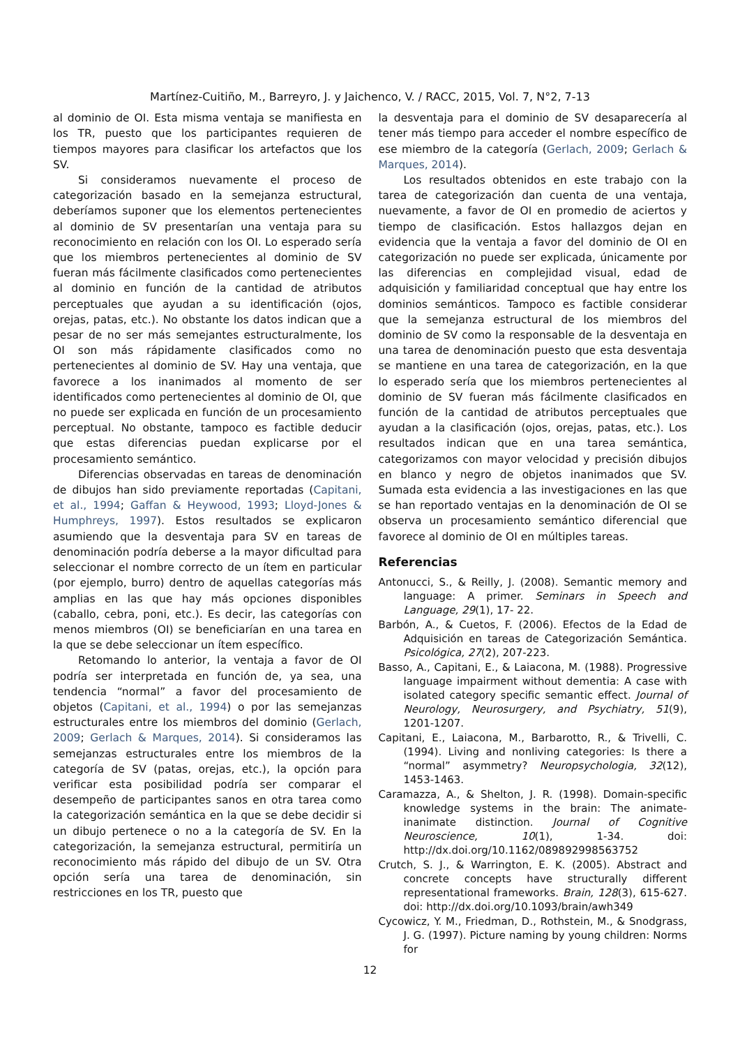Martínez-Cuitiño, M., Barreyro, J. y Jaichenco, V. / RACC, 2015, Vol. 7, N°2, 7-13
al dominio de OI. Esta misma ventaja se manifiesta en los TR, puesto que los participantes requieren de tiempos mayores para clasificar los artefactos que los SV.
Si consideramos nuevamente el proceso de categorización basado en la semejanza estructural, deberíamos suponer que los elementos pertenecientes al dominio de SV presentarían una ventaja para su reconocimiento en relación con los OI. Lo esperado sería que los miembros pertenecientes al dominio de SV fueran más fácilmente clasificados como pertenecientes al dominio en función de la cantidad de atributos perceptuales que ayudan a su identificación (ojos, orejas, patas, etc.). No obstante los datos indican que a pesar de no ser más semejantes estructuralmente, los OI son más rápidamente clasificados como no pertenecientes al dominio de SV. Hay una ventaja, que favorece a los inanimados al momento de ser identificados como pertenecientes al dominio de OI, que no puede ser explicada en función de un procesamiento perceptual. No obstante, tampoco es factible deducir que estas diferencias puedan explicarse por el procesamiento semántico.
Diferencias observadas en tareas de denominación de dibujos han sido previamente reportadas (Capitani, et al., 1994; Gaffan & Heywood, 1993; Lloyd-Jones & Humphreys, 1997). Estos resultados se explicaron asumiendo que la desventaja para SV en tareas de denominación podría deberse a la mayor dificultad para seleccionar el nombre correcto de un ítem en particular (por ejemplo, burro) dentro de aquellas categorías más amplias en las que hay más opciones disponibles (caballo, cebra, poni, etc.). Es decir, las categorías con menos miembros (OI) se beneficiarían en una tarea en la que se debe seleccionar un ítem específico.
Retomando lo anterior, la ventaja a favor de OI podría ser interpretada en función de, ya sea, una tendencia “normal” a favor del procesamiento de objetos (Capitani, et al., 1994) o por las semejanzas estructurales entre los miembros del dominio (Gerlach, 2009; Gerlach & Marques, 2014). Si consideramos las semejanzas estructurales entre los miembros de la categoría de SV (patas, orejas, etc.), la opción para verificar esta posibilidad podría ser comparar el desempeño de participantes sanos en otra tarea como la categorización semántica en la que se debe decidir si un dibujo pertenece o no a la categoría de SV. En la categorización, la semejanza estructural, permitiría un reconocimiento más rápido del dibujo de un SV. Otra opción sería una tarea de denominación, sin restricciones en los TR, puesto que
la desventaja para el dominio de SV desaparecería al tener más tiempo para acceder el nombre específico de ese miembro de la categoría (Gerlach, 2009; Gerlach & Marques, 2014).
Los resultados obtenidos en este trabajo con la tarea de categorización dan cuenta de una ventaja, nuevamente, a favor de OI en promedio de aciertos y tiempo de clasificación. Estos hallazgos dejan en evidencia que la ventaja a favor del dominio de OI en categorización no puede ser explicada, únicamente por las diferencias en complejidad visual, edad de adquisición y familiaridad conceptual que hay entre los dominios semánticos. Tampoco es factible considerar que la semejanza estructural de los miembros del dominio de SV como la responsable de la desventaja en una tarea de denominación puesto que esta desventaja se mantiene en una tarea de categorización, en la que lo esperado sería que los miembros pertenecientes al dominio de SV fueran más fácilmente clasificados en función de la cantidad de atributos perceptuales que ayudan a la clasificación (ojos, orejas, patas, etc.). Los resultados indican que en una tarea semántica, categorizamos con mayor velocidad y precisión dibujos en blanco y negro de objetos inanimados que SV. Sumada esta evidencia a las investigaciones en las que se han reportado ventajas en la denominación de OI se observa un procesamiento semántico diferencial que favorece al dominio de OI en múltiples tareas.
Referencias
Antonucci, S., & Reilly, J. (2008). Semantic memory and language: A primer. Seminars in Speech and Language, 29(1), 17- 22.
Barbón, A., & Cuetos, F. (2006). Efectos de la Edad de Adquisición en tareas de Categorización Semántica. Psicológica, 27(2), 207-223.
Basso, A., Capitani, E., & Laiacona, M. (1988). Progressive language impairment without dementia: A case with isolated category specific semantic effect. Journal of Neurology, Neurosurgery, and Psychiatry, 51(9), 1201-1207.
Capitani, E., Laiacona, M., Barbarotto, R., & Trivelli, C. (1994). Living and nonliving categories: Is there a “normal” asymmetry? Neuropsychologia, 32(12), 1453-1463.
Caramazza, A., & Shelton, J. R. (1998). Domain-specific knowledge systems in the brain: The animate-inanimate distinction. Journal of Cognitive Neuroscience, 10(1), 1-34. doi: http://dx.doi.org/10.1162/089892998563752
Crutch, S. J., & Warrington, E. K. (2005). Abstract and concrete concepts have structurally different representational frameworks. Brain, 128(3), 615-627. doi: http://dx.doi.org/10.1093/brain/awh349
Cycowicz, Y. M., Friedman, D., Rothstein, M., & Snodgrass, J. G. (1997). Picture naming by young children: Norms for
12